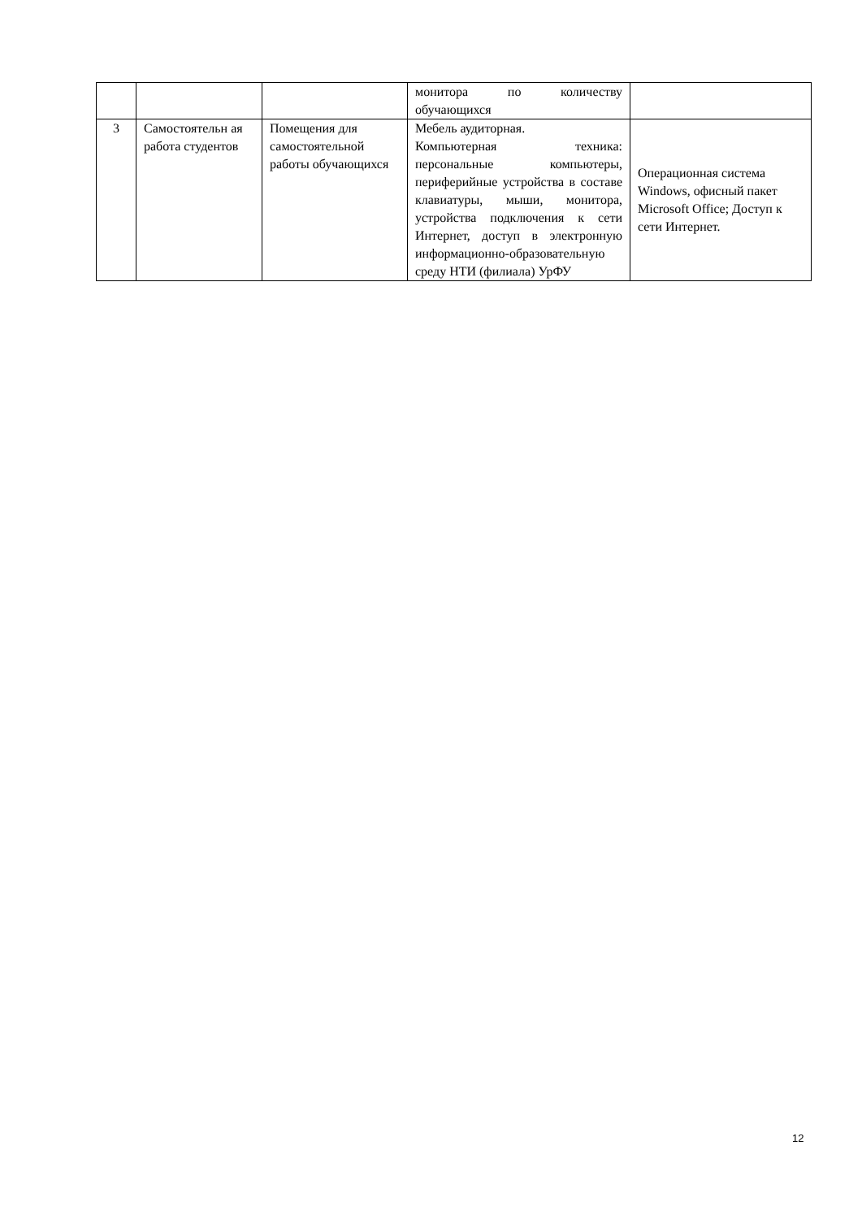| | | | монитора по количеству обучающихся | |
| 3 | Самостоятельн ая работа студентов | Помещения для самостоятельной работы обучающихся | Мебель аудиторная. Компьютерная техника: персональные компьютеры, периферийные устройства в составе клавиатуры, мыши, монитора, устройства подключения к сети Интернет, доступ в электронную информационно-образовательную среду НТИ (филиала) УрФУ | Операционная система Windows, офисный пакет Microsoft Office; Доступ к сети Интернет. |
12